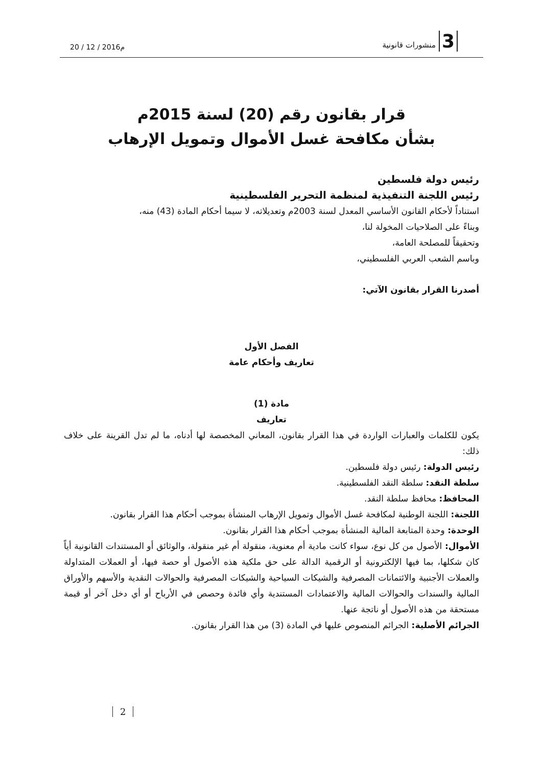20 / 12 / 2016م
3 منشورات قانونية
قرار بقانون رقم (20) لسنة 2015م
بشأن مكافحة غسل الأموال وتمويل الإرهاب
رئيس دولة فلسطين
رئيس اللجنة التنفيذية لمنظمة التحرير الفلسطينية
استناداً لأحكام القانون الأساسي المعدل لسنة 2003م وتعديلاته، لا سيما أحكام المادة (43) منه،
وبناءً على الصلاحيات المخولة لنا،
وتحقيقاً للمصلحة العامة،
وباسم الشعب العربي الفلسطيني،
أصدرنا القرار بقانون الآتي:
الفصل الأول
تعاريف وأحكام عامة
مادة (1)
تعاريف
يكون للكلمات والعبارات الواردة في هذا القرار بقانون، المعاني المخصصة لها أدناه، ما لم تدل القرينة على خلاف ذلك:
رئيس الدولة: رئيس دولة فلسطين.
سلطة النقد: سلطة النقد الفلسطينية.
المحافظ: محافظ سلطة النقد.
اللجنة: اللجنة الوطنية لمكافحة غسل الأموال وتمويل الإرهاب المنشأة بموجب أحكام هذا القرار بقانون.
الوحدة: وحدة المتابعة المالية المنشأة بموجب أحكام هذا القرار بقانون.
الأموال: الأصول من كل نوع، سواء كانت مادية أم معنوية، منقولة أم غير منقولة، والوثائق أو المستندات القانونية أياً كان شكلها، بما فيها الإلكترونية أو الرقمية الدالة على حق ملكية هذه الأصول أو حصة فيها، أو العملات المتداولة والعملات الأجنبية والائتمانات المصرفية والشيكات السياحية والشيكات المصرفية والحوالات النقدية والأسهم والأوراق المالية والسندات والحوالات المالية والاعتمادات المستندية وأي فائدة وحصص في الأرباح أو أي دخل آخر أو قيمة مستحقة من هذه الأصول أو ناتجة عنها.
الجرائم الأصلية: الجرائم المنصوص عليها في المادة (3) من هذا القرار بقانون.
2